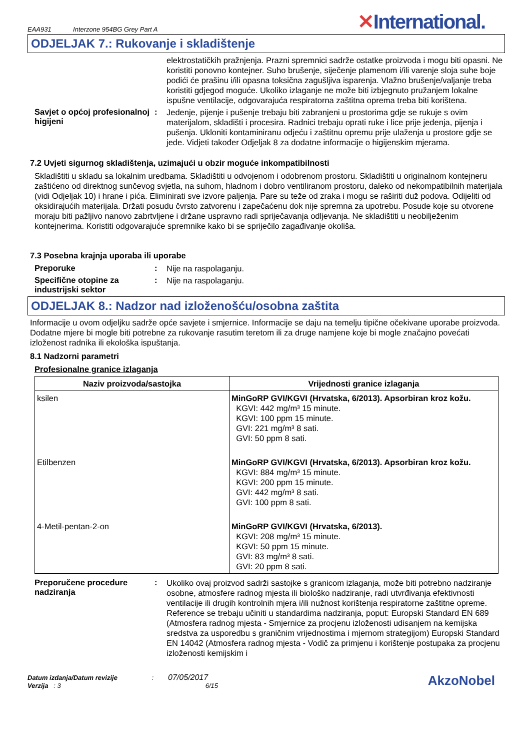EAA931 Interzone 954BG Grey Part A
✕International.
ODJELJAK 7.: Rukovanje i skladištenje
elektrostatičkih pražnjenja. Prazni spremnici sadrže ostatke proizvoda i mogu biti opasni. Ne koristiti ponovno kontejner. Suho brušenje, siječenje plamenom i/ili varenje sloja suhe boje podići će prašinu i/ili opasna toksična zagušljiva isparenja. Vlažno brušenje/valjanje treba koristiti gdjegod moguće. Ukoliko izlaganje ne može biti izbjegnuto pružanjem lokalne ispušne ventilacije, odgovarajuća respiratorna zaštitna oprema treba biti korištena.
Savjet o općoj profesionalnoj higijeni
:
Jedenje, pijenje i pušenje trebaju biti zabranjeni u prostorima gdje se rukuje s ovim materijalom, skladišti i procesira. Radnici trebaju oprati ruke i lice prije jedenja, pijenja i pušenja. Ukloniti kontaminiranu odjeću i zaštitnu opremu prije ulaženja u prostore gdje se jede. Vidjeti također Odjeljak 8 za dodatne informacije o higijenskim mjerama.
7.2 Uvjeti sigurnog skladištenja, uzimajući u obzir moguće inkompatibilnosti
Skladištiti u skladu sa lokalnim uredbama. Skladištiti u odvojenom i odobrenom prostoru. Skladištiti u originalnom kontejneru zaštićeno od direktnog sunčevog svjetla, na suhom, hladnom i dobro ventiliranom prostoru, daleko od nekompatibilnih materijala (vidi Odjeljak 10) i hrane i pića. Eliminirati sve izvore paljenja. Pare su teže od zraka i mogu se raširiti duž podova. Odijeliti od oksidirajućih materijala. Držati posudu čvrsto zatvorenu i zapečaćenu dok nije spremna za upotrebu. Posude koje su otvorene moraju biti pažljivo nanovo zabrtvljene i držane uspravno radi spriječavanja odljevanja. Ne skladištiti u neobilježenim kontejnerima. Koristiti odgovarajuće spremnike kako bi se spriječilo zagađivanje okoliša.
7.3 Posebna krajnja uporaba ili uporabe
Preporuke :
Nije na raspolaganju.
Specifične otopine za industrijski sektor
:
Nije na raspolaganju.
ODJELJAK 8.: Nadzor nad izloženošću/osobna zaštita
Informacije u ovom odjeljku sadrže opće savjete i smjernice. Informacije se daju na temelju tipične očekivane uporabe proizvoda. Dodatne mjere bi mogle biti potrebne za rukovanje rasutim teretom ili za druge namjene koje bi mogle značajno povećati izloženost radnika ili ekološka ispuštanja.
8.1 Nadzorni parametri
Profesionalne granice izlaganja
| Naziv proizvoda/sastojka | Vrijednosti granice izlaganja |
| --- | --- |
| ksilen | MinGoRP GVI/KGVI (Hrvatska, 6/2013). Apsorbiran kroz kožu. KGVI: 442 mg/m³ 15 minute. KGVI: 100 ppm 15 minute. GVI: 221 mg/m³ 8 sati. GVI: 50 ppm 8 sati. |
| Etilbenzen | MinGoRP GVI/KGVI (Hrvatska, 6/2013). Apsorbiran kroz kožu. KGVI: 884 mg/m³ 15 minute. KGVI: 200 ppm 15 minute. GVI: 442 mg/m³ 8 sati. GVI: 100 ppm 8 sati. |
| 4-Metil-pentan-2-on | MinGoRP GVI/KGVI (Hrvatska, 6/2013). KGVI: 208 mg/m³ 15 minute. KGVI: 50 ppm 15 minute. GVI: 83 mg/m³ 8 sati. GVI: 20 ppm 8 sati. |
Preporučene procedure nadziranja
:
Ukoliko ovaj proizvod sadrži sastojke s granicom izlaganja, može biti potrebno nadziranje osobne, atmosfere radnog mjesta ili biološko nadziranje, radi utvrđivanja efektivnosti ventilacije ili drugih kontrolnih mjera i/ili nužnost korištenja respiratorne zaštitne opreme. Reference se trebaju učiniti u standardima nadziranja, poput: Europski Standard EN 689 (Atmosfera radnog mjesta - Smjernice za procjenu izloženosti udisanjem na kemijska sredstva za usporedbu s graničnim vrijednostima i mjernom strategijom) Europski Standard EN 14042 (Atmosfera radnog mjesta - Vodič za primjenu i korištenje postupaka za procjenu izloženosti kemijskim i
Datum izdanja/Datum revizije : 07/05/2017
Verzija : 3 6/15
AkzoNobel